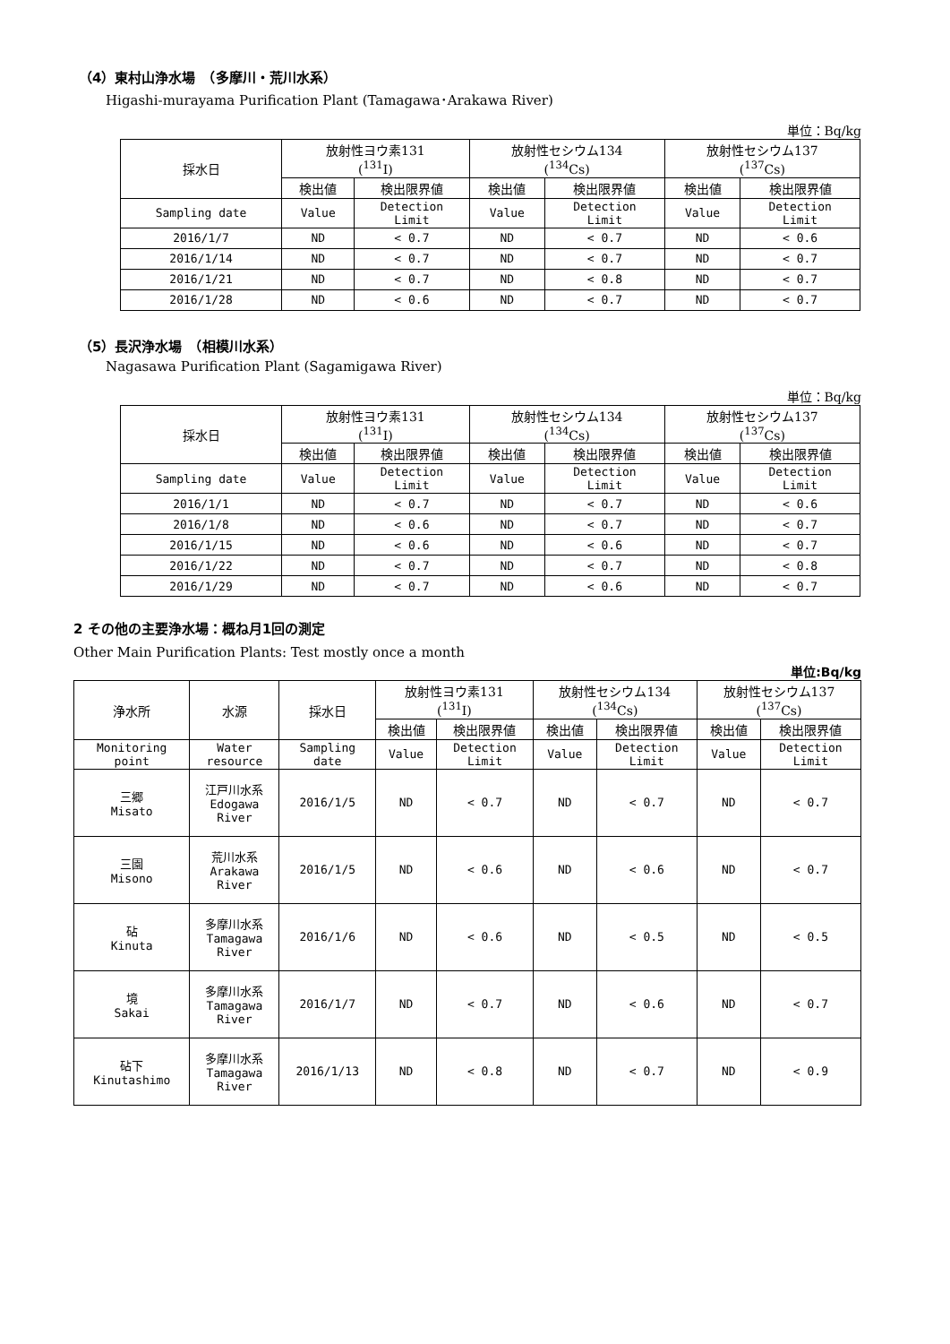（4）東村山浄水場　（多摩川・荒川水系）
Higashi-murayama Purification Plant (Tamagawa･Arakawa River)
単位：Bq/kg
| 採水日 | 放射性ヨウ素131 (<sup>131</sup>I) | | 放射性セシウム134 (<sup>134</sup>Cs) | | 放射性セシウム137 (<sup>137</sup>Cs) | |
| --- | --- | --- | --- | --- | --- | --- |
| | 検出値 | 検出限界値 | 検出値 | 検出限界値 | 検出値 | 検出限界値 |
| Sampling date | Value | Detection Limit | Value | Detection Limit | Value | Detection Limit |
| 2016/1/7 | ND | < 0.7 | ND | < 0.7 | ND | < 0.6 |
| 2016/1/14 | ND | < 0.7 | ND | < 0.7 | ND | < 0.7 |
| 2016/1/21 | ND | < 0.7 | ND | < 0.8 | ND | < 0.7 |
| 2016/1/28 | ND | < 0.6 | ND | < 0.7 | ND | < 0.7 |
（5）長沢浄水場　（相模川水系）
Nagasawa Purification Plant (Sagamigawa River)
単位：Bq/kg
| 採水日 | 放射性ヨウ素131 (<sup>131</sup>I) | | 放射性セシウム134 (<sup>134</sup>Cs) | | 放射性セシウム137 (<sup>137</sup>Cs) | |
| --- | --- | --- | --- | --- | --- | --- |
| | 検出値 | 検出限界値 | 検出値 | 検出限界値 | 検出値 | 検出限界値 |
| Sampling date | Value | Detection Limit | Value | Detection Limit | Value | Detection Limit |
| 2016/1/1 | ND | < 0.7 | ND | < 0.7 | ND | < 0.6 |
| 2016/1/8 | ND | < 0.6 | ND | < 0.7 | ND | < 0.7 |
| 2016/1/15 | ND | < 0.6 | ND | < 0.6 | ND | < 0.7 |
| 2016/1/22 | ND | < 0.7 | ND | < 0.7 | ND | < 0.8 |
| 2016/1/29 | ND | < 0.7 | ND | < 0.6 | ND | < 0.7 |
2 その他の主要浄水場：概ね月1回の測定
Other Main Purification Plants: Test mostly once a month
単位:Bq/kg
| 浄水所 | 水源 | 採水日 | 放射性ヨウ素131 (<sup>131</sup>I) | | 放射性セシウム134 (<sup>134</sup>Cs) | | 放射性セシウム137 (<sup>137</sup>Cs) | |
| --- | --- | --- | --- | --- | --- | --- | --- | --- |
| | | | 検出値 | 検出限界値 | 検出値 | 検出限界値 | 検出値 | 検出限界値 |
| Monitoring point | Water resource | Sampling date | Value | Detection Limit | Value | Detection Limit | Value | Detection Limit |
| 三郷 Misato | 江戸川水系 Edogawa River | 2016/1/5 | ND | < 0.7 | ND | < 0.7 | ND | < 0.7 |
| 三園 Misono | 荒川水系 Arakawa River | 2016/1/5 | ND | < 0.6 | ND | < 0.6 | ND | < 0.7 |
| 砧 Kinuta | 多摩川水系 Tamagawa River | 2016/1/6 | ND | < 0.6 | ND | < 0.5 | ND | < 0.5 |
| 境 Sakai | 多摩川水系 Tamagawa River | 2016/1/7 | ND | < 0.7 | ND | < 0.6 | ND | < 0.7 |
| 砧下 Kinutashimo | 多摩川水系 Tamagawa River | 2016/1/13 | ND | < 0.8 | ND | < 0.7 | ND | < 0.9 |